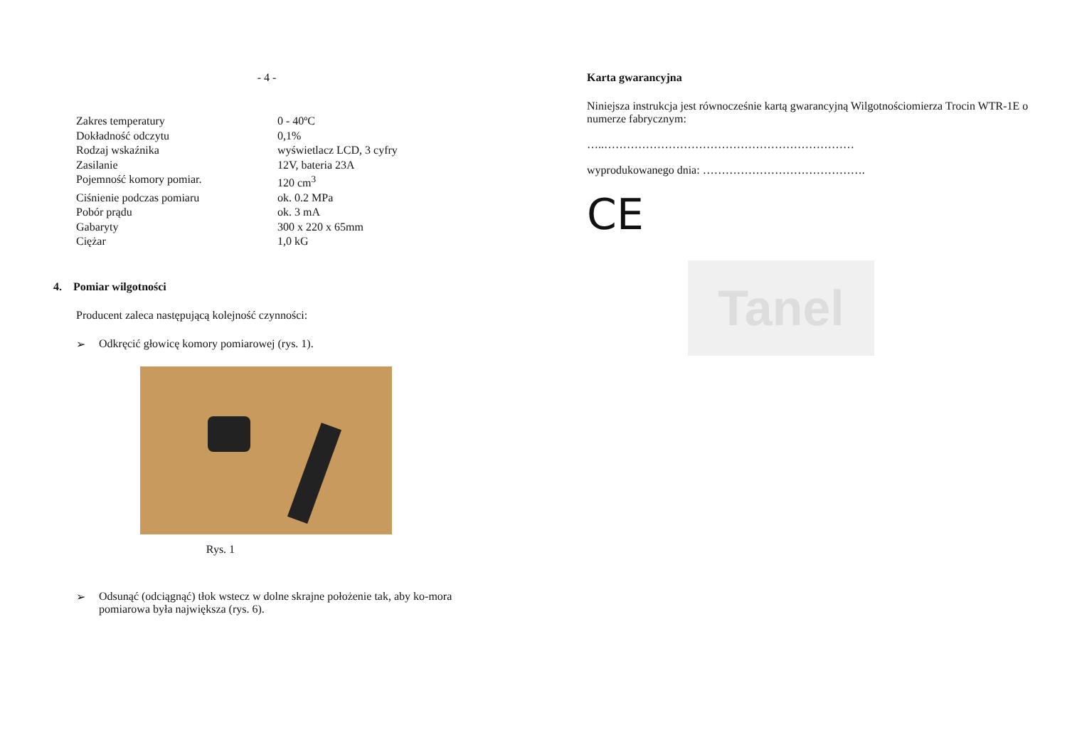- 4 -
| Zakres temperatury | 0 - 40ºC |
| Dokładność odczytu | 0,1% |
| Rodzaj wskaźnika | wyświetlacz LCD, 3 cyfry |
| Zasilanie | 12V, bateria 23A |
| Pojemność komory pomiar. | 120 cm<sup>3</sup> |
| Ciśnienie podczas pomiaru | ok. 0.2 MPa |
| Pobór prądu | ok. 3 mA |
| Gabaryty | 300 x 220 x 65mm |
| Ciężar | 1,0 kG |
4. Pomiar wilgotności
Producent zaleca następującą kolejność czynności:
➢ Odkręcić głowicę komory pomiarowej (rys. 1).
Rys. 1
➢ Odsunąć (odciągnąć) tłok wstecz w dolne skrajne położenie tak, aby ko-mora pomiarowa była największa (rys. 6).
Karta gwarancyjna
Niniejsza instrukcja jest równocześnie kartą gwarancyjną Wilgotnościomierza Trocin WTR-1E o numerze fabrycznym:
…..…………………………………………………………
wyprodukowanego dnia: …………………………………….
CE
Tanel